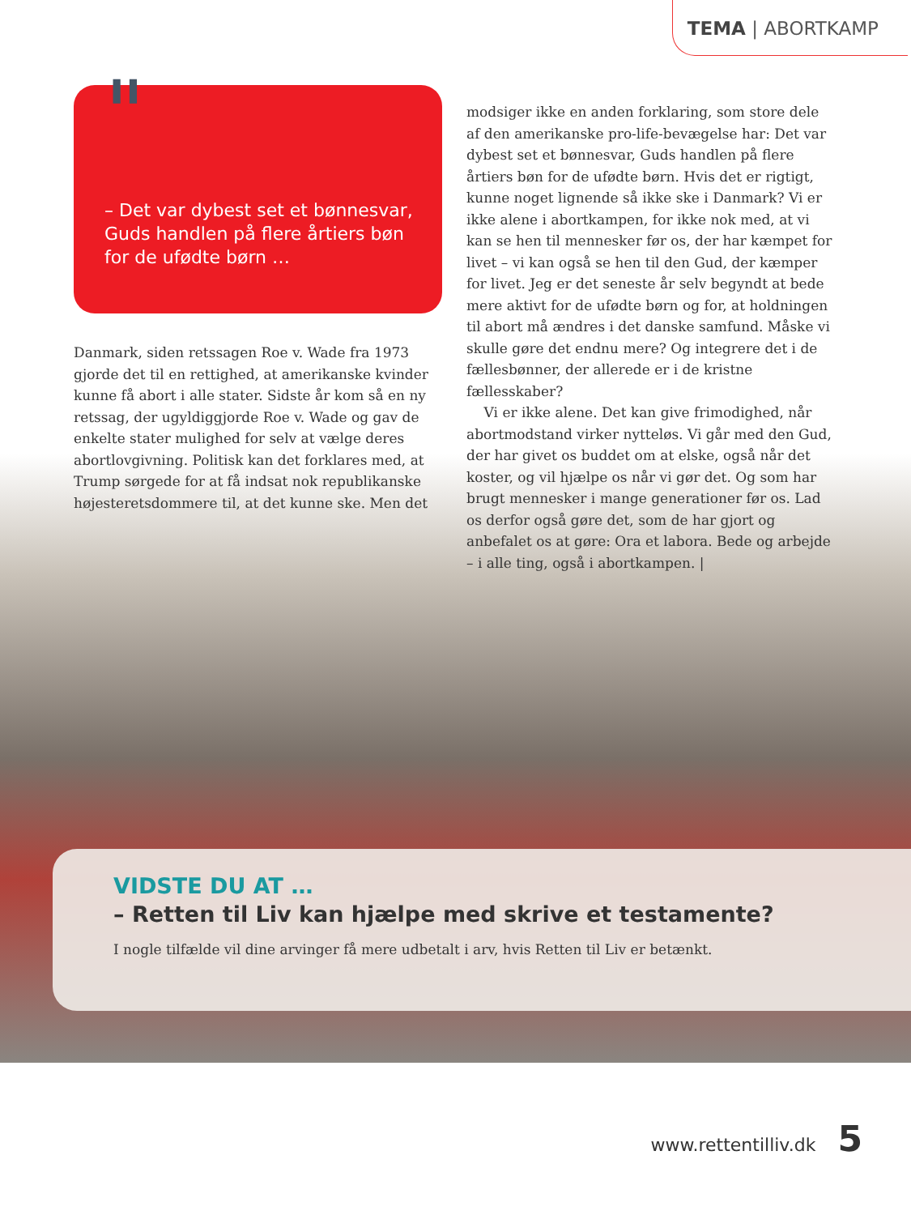TEMA | ABORTKAMP
"
– Det var dybest set et bønnesvar, Guds handlen på flere årtiers bøn for de ufødte børn …
Danmark, siden retssagen Roe v. Wade fra 1973 gjorde det til en rettighed, at amerikanske kvinder kunne få abort i alle stater. Sidste år kom så en ny retssag, der ugyldiggjorde Roe v. Wade og gav de enkelte stater mulighed for selv at vælge deres abortlovgivning. Politisk kan det forklares med, at Trump sørgede for at få indsat nok republikanske højesteretsdommere til, at det kunne ske. Men det
modsiger ikke en anden forklaring, som store dele af den amerikanske pro-life-bevægelse har: Det var dybest set et bønnesvar, Guds handlen på flere årtiers bøn for de ufødte børn. Hvis det er rigtigt, kunne noget lignende så ikke ske i Danmark? Vi er ikke alene i abortkampen, for ikke nok med, at vi kan se hen til mennesker før os, der har kæmpet for livet – vi kan også se hen til den Gud, der kæmper for livet. Jeg er det seneste år selv begyndt at bede mere aktivt for de ufødte børn og for, at holdningen til abort må ændres i det danske samfund. Måske vi skulle gøre det endnu mere? Og integrere det i de fællesbønner, der allerede er i de kristne fællesskaber?
Vi er ikke alene. Det kan give frimodighed, når abortmodstand virker nytteløs. Vi går med den Gud, der har givet os buddet om at elske, også når det koster, og vil hjælpe os når vi gør det. Og som har brugt mennesker i mange generationer før os. Lad os derfor også gøre det, som de har gjort og anbefalet os at gøre: Ora et labora. Bede og arbejde – i alle ting, også i abortkampen. |
VIDSTE DU AT …
– Retten til Liv kan hjælpe med skrive et testamente?
I nogle tilfælde vil dine arvinger få mere udbetalt i arv, hvis Retten til Liv er betænkt.
www.rettentilliv.dk 5